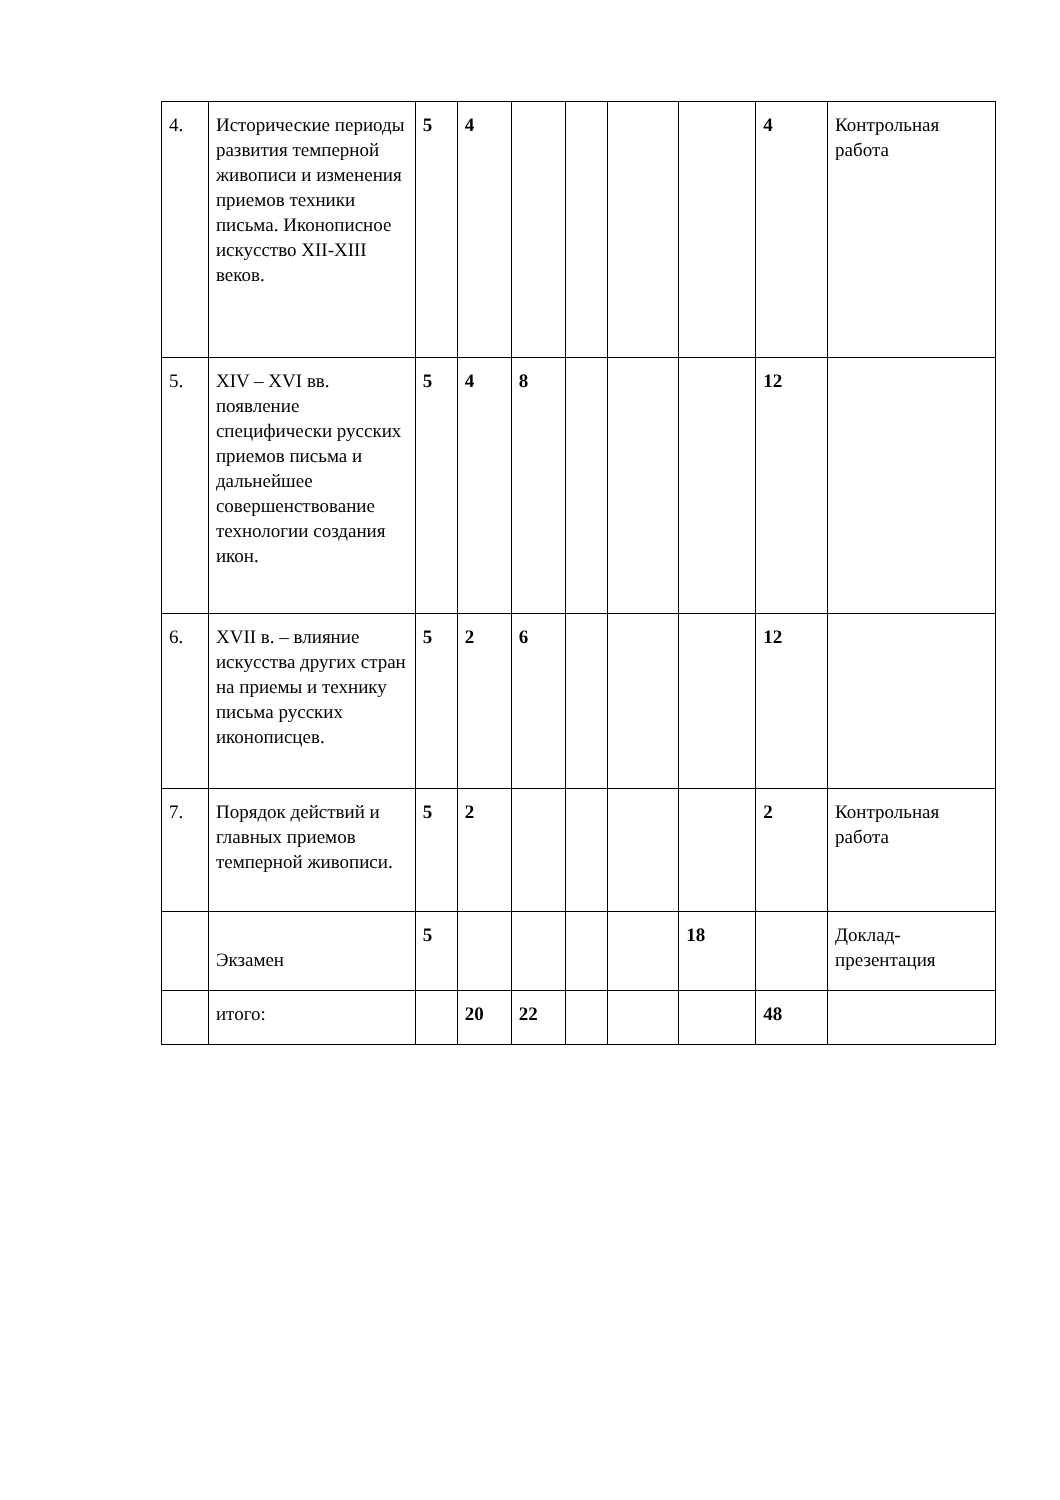| 4. | Исторические периоды развития темперной живописи и изменения приемов техники письма. Иконописное искусство XII-XIII веков. | 5 | 4 | | | | | 4 | Контрольная работа |
| 5. | XIV – XVI вв. появление специфически русских приемов письма и дальнейшее совершенствование технологии создания икон. | 5 | 4 | 8 | | | | 12 | |
| 6. | XVII в. – влияние искусства других стран на приемы и технику письма русских иконописцев. | 5 | 2 | 6 | | | | 12 | |
| 7. | Порядок действий и главных приемов темперной живописи. | 5 | 2 | | | | | 2 | Контрольная работа |
| | Экзамен | 5 | | | | | 18 | | Доклад-презентация |
| | итого: | | 20 | 22 | | | | 48 | |